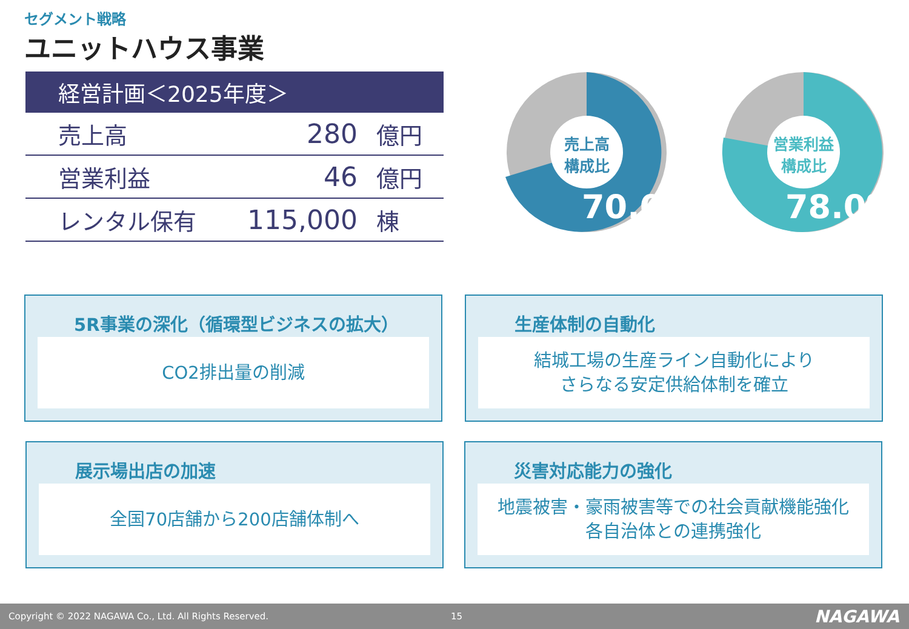セグメント戦略
ユニットハウス事業
| 経営計画＜2025年度＞ | | |
| --- | --- | --- |
| 売上高 | 280 | 億円 |
| 営業利益 | 46 | 億円 |
| レンタル保有 | 115,000 | 棟 |
売上高
構成比
70.0%
営業利益
構成比
78.0%
5R事業の深化（循環型ビジネスの拡大）
CO2排出量の削減
生産体制の自動化
結城工場の生産ライン自動化により
さらなる安定供給体制を確立
展示場出店の加速
全国70店舗から200店舗体制へ
災害対応能力の強化
地震被害・豪雨被害等での社会貢献機能強化
各自治体との連携強化
Copyright © 2022 NAGAWA Co., Ltd. All Rights Reserved. 15 NAGAWA